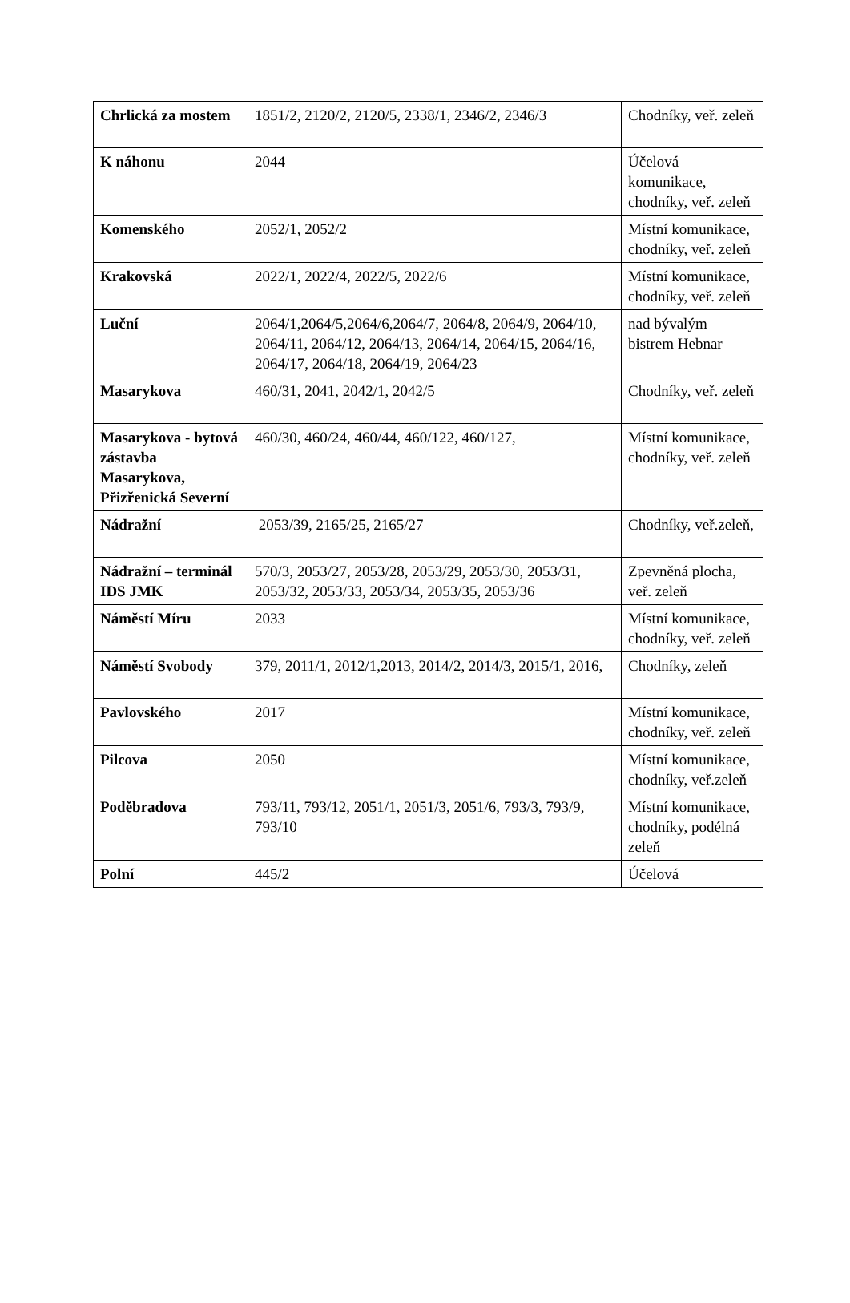| Chrlická za mostem | 1851/2, 2120/2, 2120/5, 2338/1, 2346/2, 2346/3 | Chodníky, veř. zeleň |
| K náhonu | 2044 | Účelová komunikace, chodníky, veř. zeleň |
| Komenského | 2052/1, 2052/2 | Místní komunikace, chodníky, veř. zeleň |
| Krakovská | 2022/1, 2022/4, 2022/5, 2022/6 | Místní komunikace, chodníky, veř. zeleň |
| Luční | 2064/1,2064/5,2064/6,2064/7, 2064/8, 2064/9, 2064/10, 2064/11, 2064/12, 2064/13, 2064/14, 2064/15, 2064/16, 2064/17, 2064/18, 2064/19, 2064/23 | nad bývalým bistrem Hebnar |
| Masarykova | 460/31, 2041, 2042/1, 2042/5 | Chodníky, veř. zeleň |
| Masarykova - bytová zástavba Masarykova, Přizřenická Severní | 460/30, 460/24, 460/44, 460/122, 460/127, | Místní komunikace, chodníky, veř. zeleň |
| Nádražní | 2053/39, 2165/25, 2165/27 | Chodníky, veř.zeleň, |
| Nádražní – terminál IDS JMK | 570/3, 2053/27, 2053/28, 2053/29, 2053/30, 2053/31, 2053/32, 2053/33, 2053/34, 2053/35, 2053/36 | Zpevněná plocha, veř. zeleň |
| Náměstí Míru | 2033 | Místní komunikace, chodníky, veř. zeleň |
| Náměstí Svobody | 379, 2011/1, 2012/1,2013, 2014/2, 2014/3, 2015/1, 2016, | Chodníky, zeleň |
| Pavlovského | 2017 | Místní komunikace, chodníky, veř. zeleň |
| Pilcova | 2050 | Místní komunikace, chodníky, veř.zeleň |
| Poděbradova | 793/11, 793/12, 2051/1, 2051/3, 2051/6, 793/3, 793/9, 793/10 | Místní komunikace, chodníky, podélná zeleň |
| Polní | 445/2 | Účelová |